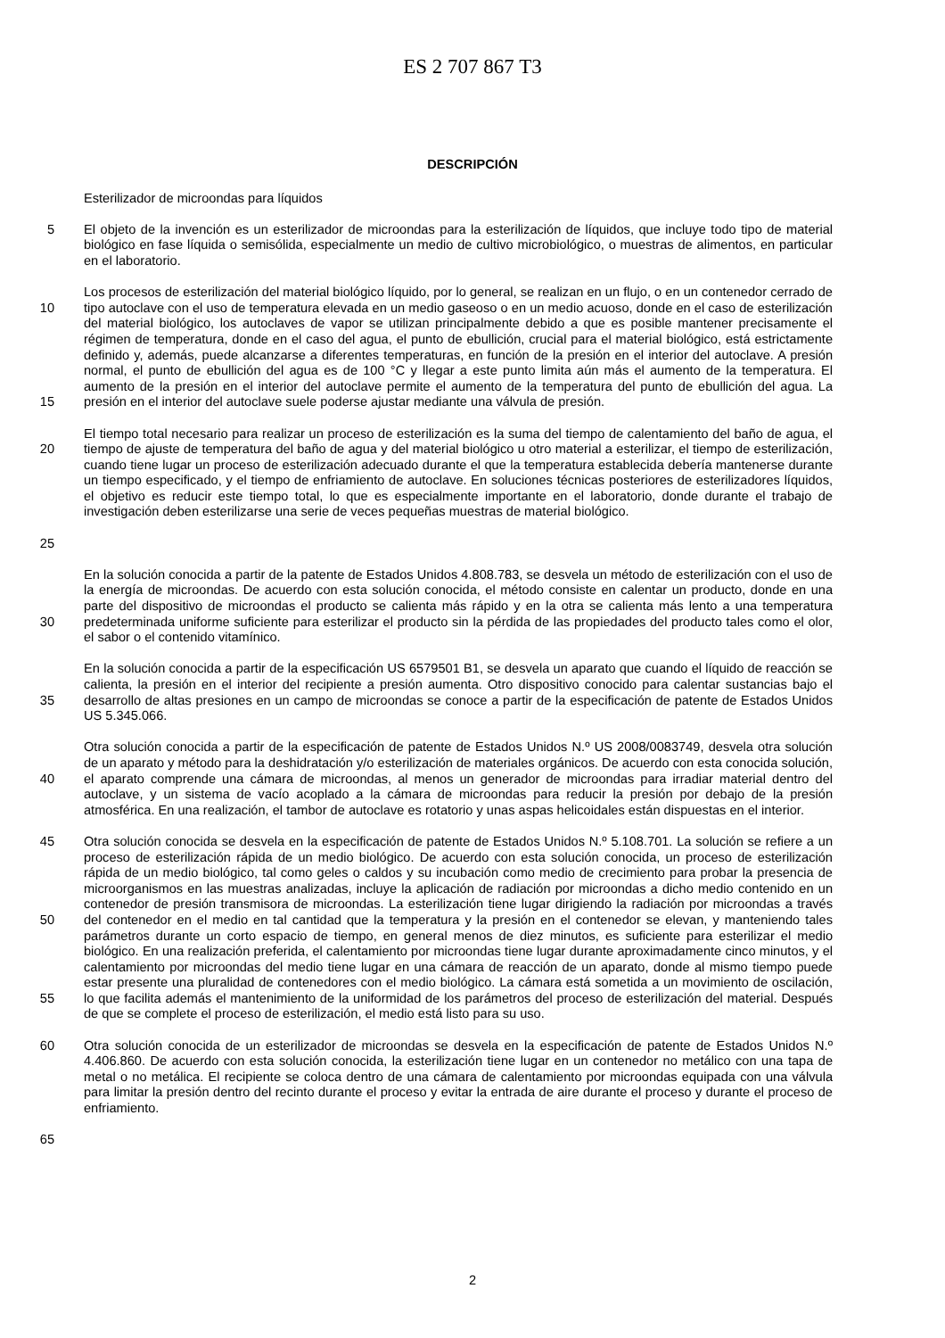ES 2 707 867 T3
DESCRIPCIÓN
Esterilizador de microondas para líquidos
5 El objeto de la invención es un esterilizador de microondas para la esterilización de líquidos, que incluye todo tipo de material biológico en fase líquida o semisólida, especialmente un medio de cultivo microbiológico, o muestras de alimentos, en particular en el laboratorio.
10
15
Los procesos de esterilización del material biológico líquido, por lo general, se realizan en un flujo, o en un contenedor cerrado de tipo autoclave con el uso de temperatura elevada en un medio gaseoso o en un medio acuoso, donde en el caso de esterilización del material biológico, los autoclaves de vapor se utilizan principalmente debido a que es posible mantener precisamente el régimen de temperatura, donde en el caso del agua, el punto de ebullición, crucial para el material biológico, está estrictamente definido y, además, puede alcanzarse a diferentes temperaturas, en función de la presión en el interior del autoclave. A presión normal, el punto de ebullición del agua es de 100 °C y llegar a este punto limita aún más el aumento de la temperatura. El aumento de la presión en el interior del autoclave permite el aumento de la temperatura del punto de ebullición del agua. La presión en el interior del autoclave suele poderse ajustar mediante una válvula de presión.
20
25
El tiempo total necesario para realizar un proceso de esterilización es la suma del tiempo de calentamiento del baño de agua, el tiempo de ajuste de temperatura del baño de agua y del material biológico u otro material a esterilizar, el tiempo de esterilización, cuando tiene lugar un proceso de esterilización adecuado durante el que la temperatura establecida debería mantenerse durante un tiempo especificado, y el tiempo de enfriamiento de autoclave. En soluciones técnicas posteriores de esterilizadores líquidos, el objetivo es reducir este tiempo total, lo que es especialmente importante en el laboratorio, donde durante el trabajo de investigación deben esterilizarse una serie de veces pequeñas muestras de material biológico.
30 En la solución conocida a partir de la patente de Estados Unidos 4.808.783, se desvela un método de esterilización con el uso de la energía de microondas. De acuerdo con esta solución conocida, el método consiste en calentar un producto, donde en una parte del dispositivo de microondas el producto se calienta más rápido y en la otra se calienta más lento a una temperatura predeterminada uniforme suficiente para esterilizar el producto sin la pérdida de las propiedades del producto tales como el olor, el sabor o el contenido vitamínico.
35 En la solución conocida a partir de la especificación US 6579501 B1, se desvela un aparato que cuando el líquido de reacción se calienta, la presión en el interior del recipiente a presión aumenta. Otro dispositivo conocido para calentar sustancias bajo el desarrollo de altas presiones en un campo de microondas se conoce a partir de la especificación de patente de Estados Unidos US 5.345.066.
40 Otra solución conocida a partir de la especificación de patente de Estados Unidos N.º US 2008/0083749, desvela otra solución de un aparato y método para la deshidratación y/o esterilización de materiales orgánicos. De acuerdo con esta conocida solución, el aparato comprende una cámara de microondas, al menos un generador de microondas para irradiar material dentro del autoclave, y un sistema de vacío acoplado a la cámara de microondas para reducir la presión por debajo de la presión atmosférica. En una realización, el tambor de autoclave es rotatorio y unas aspas helicoidales están dispuestas en el interior.
45
50
55
Otra solución conocida se desvela en la especificación de patente de Estados Unidos N.º 5.108.701. La solución se refiere a un proceso de esterilización rápida de un medio biológico. De acuerdo con esta solución conocida, un proceso de esterilización rápida de un medio biológico, tal como geles o caldos y su incubación como medio de crecimiento para probar la presencia de microorganismos en las muestras analizadas, incluye la aplicación de radiación por microondas a dicho medio contenido en un contenedor de presión transmisora de microondas. La esterilización tiene lugar dirigiendo la radiación por microondas a través del contenedor en el medio en tal cantidad que la temperatura y la presión en el contenedor se elevan, y manteniendo tales parámetros durante un corto espacio de tiempo, en general menos de diez minutos, es suficiente para esterilizar el medio biológico. En una realización preferida, el calentamiento por microondas tiene lugar durante aproximadamente cinco minutos, y el calentamiento por microondas del medio tiene lugar en una cámara de reacción de un aparato, donde al mismo tiempo puede estar presente una pluralidad de contenedores con el medio biológico. La cámara está sometida a un movimiento de oscilación, lo que facilita además el mantenimiento de la uniformidad de los parámetros del proceso de esterilización del material. Después de que se complete el proceso de esterilización, el medio está listo para su uso.
60 Otra solución conocida de un esterilizador de microondas se desvela en la especificación de patente de Estados Unidos N.º 4.406.860. De acuerdo con esta solución conocida, la esterilización tiene lugar en un contenedor no metálico con una tapa de metal o no metálica. El recipiente se coloca dentro de una cámara de calentamiento por microondas equipada con una válvula para limitar la presión dentro del recinto durante el proceso y evitar la entrada de aire durante el proceso y durante el proceso de enfriamiento.
65
2